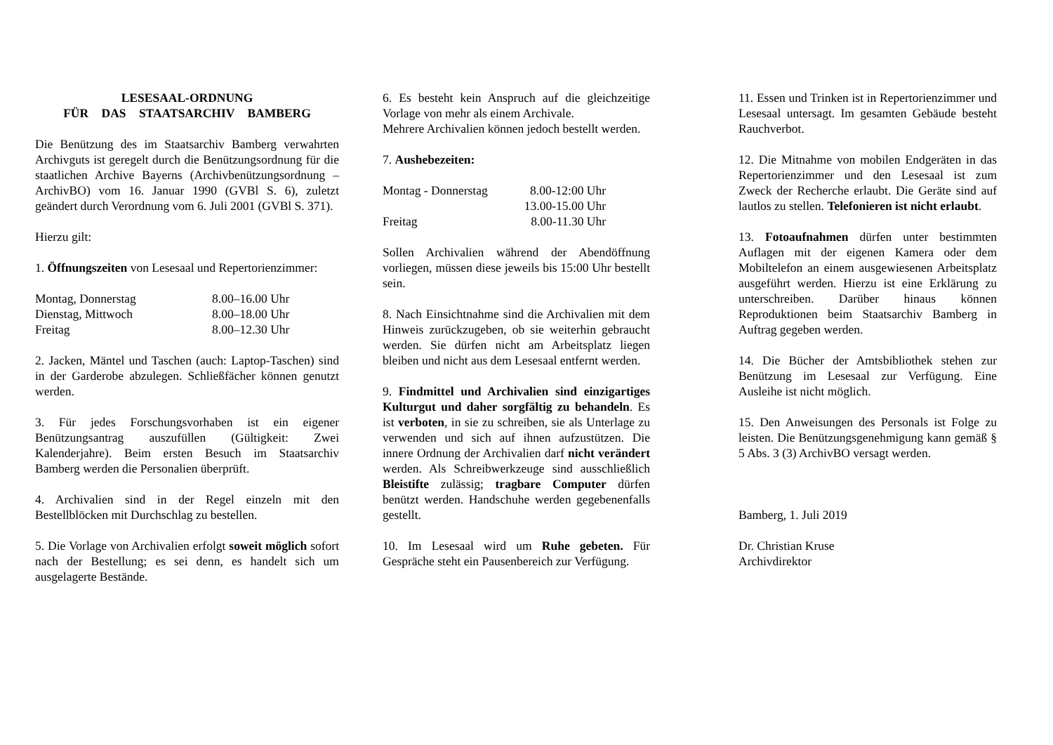LESESAAL-ORDNUNG
FÜR DAS STAATSARCHIV BAMBERG
Die Benützung des im Staatsarchiv Bamberg verwahrten Archivguts ist geregelt durch die Benützungsordnung für die staatlichen Archive Bayerns (Archivbenützungsordnung – ArchivBO) vom 16. Januar 1990 (GVBl S. 6), zuletzt geändert durch Verordnung vom 6. Juli 2001 (GVBl S. 371).
Hierzu gilt:
1. Öffnungszeiten von Lesesaal und Repertorienzimmer:
| Montag, Donnerstag | 8.00–16.00 Uhr |
| Dienstag, Mittwoch | 8.00–18.00 Uhr |
| Freitag | 8.00–12.30 Uhr |
2. Jacken, Mäntel und Taschen (auch: Laptop-Taschen) sind in der Garderobe abzulegen. Schließfächer können genutzt werden.
3. Für jedes Forschungsvorhaben ist ein eigener Benützungsantrag auszufüllen (Gültigkeit: Zwei Kalenderjahre). Beim ersten Besuch im Staatsarchiv Bamberg werden die Personalien überprüft.
4. Archivalien sind in der Regel einzeln mit den Bestellblöcken mit Durchschlag zu bestellen.
5. Die Vorlage von Archivalien erfolgt soweit möglich sofort nach der Bestellung; es sei denn, es handelt sich um ausgelagerte Bestände.
6. Es besteht kein Anspruch auf die gleichzeitige Vorlage von mehr als einem Archivale.
Mehrere Archivalien können jedoch bestellt werden.
7. Aushebezeiten:
| Montag - Donnerstag | 8.00-12:00 Uhr |
| | 13.00-15.00 Uhr |
| Freitag | 8.00-11.30 Uhr |
Sollen Archivalien während der Abendöffnung vorliegen, müssen diese jeweils bis 15:00 Uhr bestellt sein.
8. Nach Einsichtnahme sind die Archivalien mit dem Hinweis zurückzugeben, ob sie weiterhin gebraucht werden. Sie dürfen nicht am Arbeitsplatz liegen bleiben und nicht aus dem Lesesaal entfernt werden.
9. Findmittel und Archivalien sind einzigartiges Kulturgut und daher sorgfältig zu behandeln. Es ist verboten, in sie zu schreiben, sie als Unterlage zu verwenden und sich auf ihnen aufzustützen. Die innere Ordnung der Archivalien darf nicht verändert werden. Als Schreibwerkzeuge sind ausschließlich Bleistifte zulässig; tragbare Computer dürfen benützt werden. Handschuhe werden gegebenenfalls gestellt.
10. Im Lesesaal wird um Ruhe gebeten. Für Gespräche steht ein Pausenbereich zur Verfügung.
11. Essen und Trinken ist in Repertorienzimmer und Lesesaal untersagt. Im gesamten Gebäude besteht Rauchverbot.
12. Die Mitnahme von mobilen Endgeräten in das Repertorienzimmer und den Lesesaal ist zum Zweck der Recherche erlaubt. Die Geräte sind auf lautlos zu stellen. Telefonieren ist nicht erlaubt.
13. Fotoaufnahmen dürfen unter bestimmten Auflagen mit der eigenen Kamera oder dem Mobiltelefon an einem ausgewiesenen Arbeitsplatz ausgeführt werden. Hierzu ist eine Erklärung zu unterschreiben. Darüber hinaus können Reproduktionen beim Staatsarchiv Bamberg in Auftrag gegeben werden.
14. Die Bücher der Amtsbibliothek stehen zur Benützung im Lesesaal zur Verfügung. Eine Ausleihe ist nicht möglich.
15. Den Anweisungen des Personals ist Folge zu leisten. Die Benützungsgenehmigung kann gemäß § 5 Abs. 3 (3) ArchivBO versagt werden.
Bamberg, 1. Juli 2019
Dr. Christian Kruse
Archivdirektor